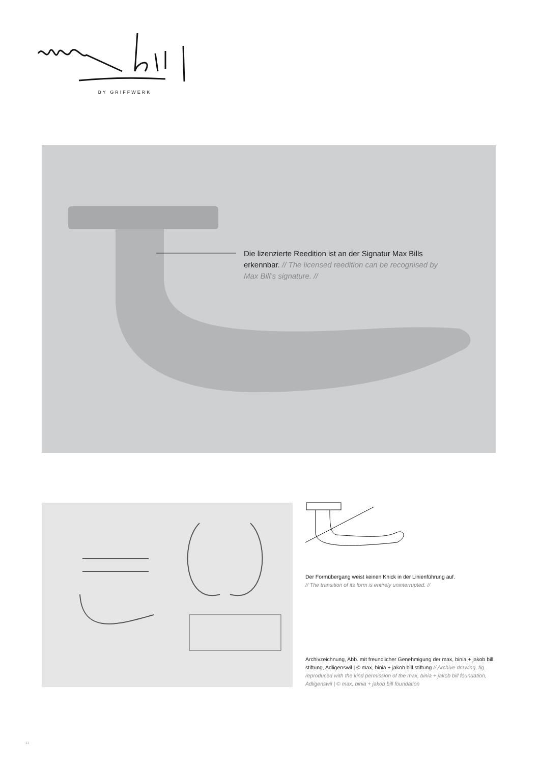BY GRIFFWERK
Die lizenzierte Reedition ist an der Signatur Max Bills erkennbar. // The licensed reedition can be recognised by Max Bill’s signature. //
Der Formübergang weist keinen Knick in der Linienführung auf.
// The transition of its form is entirely uninterrupted. //
Archivzeichnung, Abb. mit freundlicher Genehmigung der max, binia + jakob bill stiftung, Adligenswil | © max, binia + jakob bill stiftung // Archive drawing, fig. reproduced with the kind permission of the max, binia + jakob bill foundation, Adligenswil | © max, binia + jakob bill foundation
11